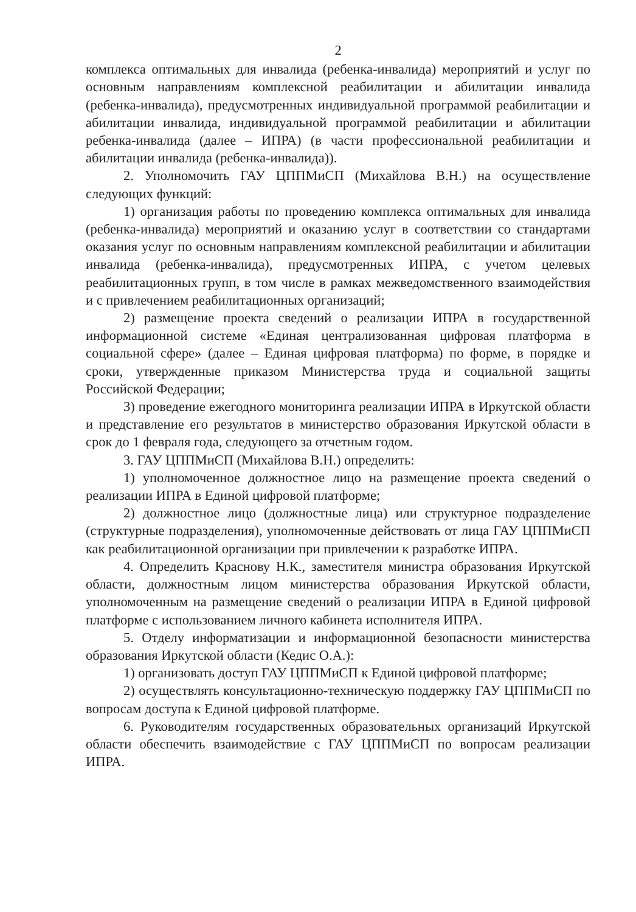2
комплекса оптимальных для инвалида (ребенка-инвалида) мероприятий и услуг по основным направлениям комплексной реабилитации и абилитации инвалида (ребенка-инвалида), предусмотренных индивидуальной программой реабилитации и абилитации инвалида, индивидуальной программой реабилитации и абилитации ребенка-инвалида (далее – ИПРА) (в части профессиональной реабилитации и абилитации инвалида (ребенка-инвалида)).
2. Уполномочить ГАУ ЦППМиСП (Михайлова В.Н.) на осуществление следующих функций:
1) организация работы по проведению комплекса оптимальных для инвалида (ребенка-инвалида) мероприятий и оказанию услуг в соответствии со стандартами оказания услуг по основным направлениям комплексной реабилитации и абилитации инвалида (ребенка-инвалида), предусмотренных ИПРА, с учетом целевых реабилитационных групп, в том числе в рамках межведомственного взаимодействия и с привлечением реабилитационных организаций;
2) размещение проекта сведений о реализации ИПРА в государственной информационной системе «Единая централизованная цифровая платформа в социальной сфере» (далее – Единая цифровая платформа) по форме, в порядке и сроки, утвержденные приказом Министерства труда и социальной защиты Российской Федерации;
3) проведение ежегодного мониторинга реализации ИПРА в Иркутской области и представление его результатов в министерство образования Иркутской области в срок до 1 февраля года, следующего за отчетным годом.
3. ГАУ ЦППМиСП (Михайлова В.Н.) определить:
1) уполномоченное должностное лицо на размещение проекта сведений о реализации ИПРА в Единой цифровой платформе;
2) должностное лицо (должностные лица) или структурное подразделение (структурные подразделения), уполномоченные действовать от лица ГАУ ЦППМиСП как реабилитационной организации при привлечении к разработке ИПРА.
4. Определить Краснову Н.К., заместителя министра образования Иркутской области, должностным лицом министерства образования Иркутской области, уполномоченным на размещение сведений о реализации ИПРА в Единой цифровой платформе с использованием личного кабинета исполнителя ИПРА.
5. Отделу информатизации и информационной безопасности министерства образования Иркутской области (Кедис О.А.):
1) организовать доступ ГАУ ЦППМиСП к Единой цифровой платформе;
2) осуществлять консультационно-техническую поддержку ГАУ ЦППМиСП по вопросам доступа к Единой цифровой платформе.
6. Руководителям государственных образовательных организаций Иркутской области обеспечить взаимодействие с ГАУ ЦППМиСП по вопросам реализации ИПРА.